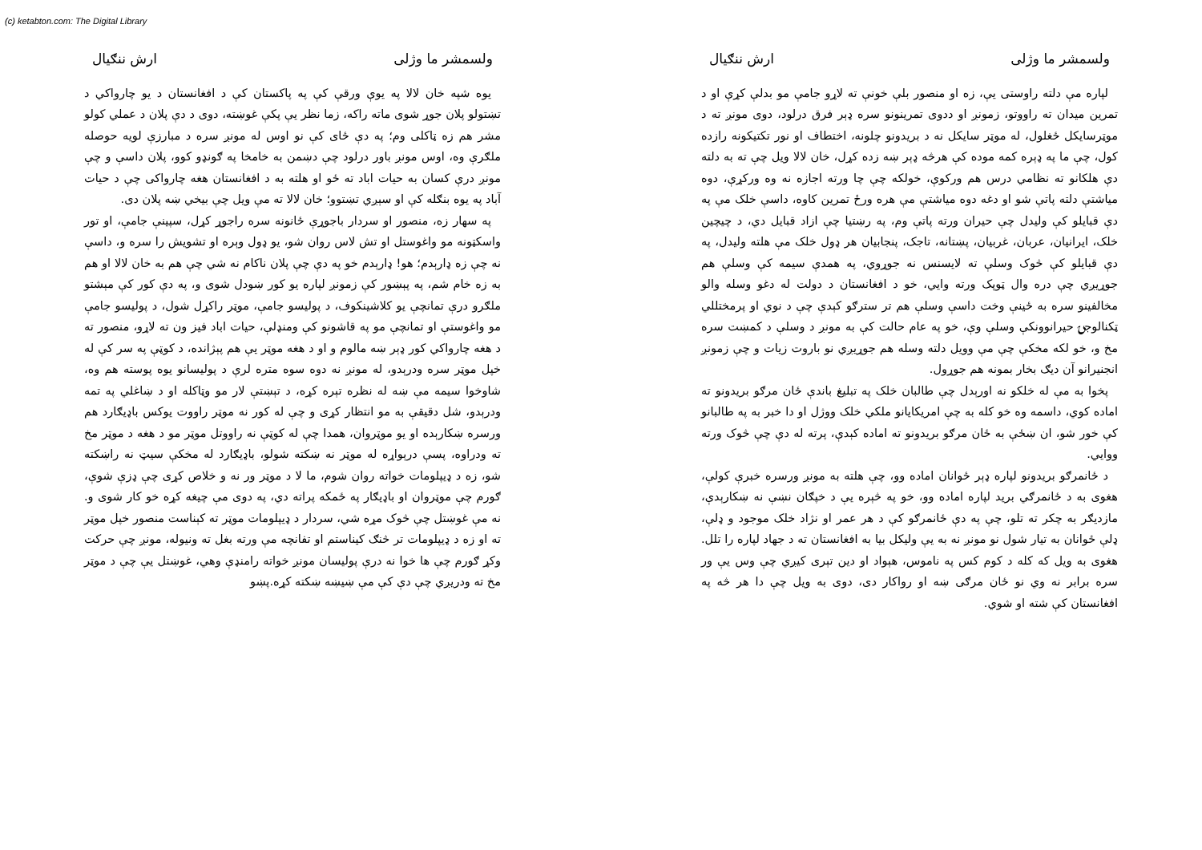(c) ketabton.com: The Digital Library
ولسمشر ما وژلی ارش ننګیال
لپاره مې دلته راوستی يې، زه او منصور بلې خونې ته لاړو جامې مو بدلې کړې او د تمرين ميدان ته راووتو، زمونږ او ددوی تمرينونو سره ډېر فرق درلود، دوی مونږ ته د موټرسايکل ځغلول، له موټر سايکل نه د بريدونو چلونه، اختطاف او نور تکتيکونه رازده کول، چې ما په ډېره کمه موده کې هرڅه ډېر ښه زده کړل، خان لالا ويل چې ته به دلته دې هلکانو ته نظامي درس هم ورکوې، خولکه چې چا ورته اجازه نه وه ورکړې، دوه مياشتې دلته پاتې شو او دغه دوه مياشتې مې هره ورځ تمرين کاوه، داسې خلک مې په دې قبايلو کې وليدل چې حيران ورته پاتې وم، په رښتيا چې ازاد قبايل دي، د چيچين خلک، ايرانيان، عربان، غربيان، پښتانه، تاجک، پنجابيان هر ډول خلک مې هلته وليدل، په دې قبايلو کې څوک وسلې ته لايسنس نه جوړوي، په همدې سيمه کې وسلې هم جوړيږي چې دره وال ټوپک ورته وايي، خو د افغانستان د دولت له دغو وسله والو مخالفينو سره به ځينې وخت داسې وسلې هم تر سترګو کېدې چې د نوي او پرمختللي ټکنالوجۍ حيرانوونکې وسلې وې، خو په عام حالت کې به مونږ د وسلې د کمښت سره مخ و، خو لکه مخکې چې مې وويل دلته وسله هم جوړيږي نو باروت زيات و چې زمونږ انجنيرانو آن ديګ بخار بمونه هم جوړول.
پخوا به مې له خلکو نه اورېدل چې طالبان خلک په تبليغ باندې ځان مرګو بريدونو ته اماده کوي، داسمه وه خو کله به چې امريکايانو ملکي خلک ووژل او دا خبر به په طالبانو کې خور شو، ان ښځې به ځان مرګو بريدونو ته اماده کېدې، پرته له دې چې څوک ورته ووايي.
د ځانمرګو بريدونو لپاره ډېر ځوانان اماده وو، چې هلته به مونږ ورسره خبرې کولې، هغوی به د ځانمرګي بريد لپاره اماده وو، خو په څېره يې د خپګان نښې نه ښکارېدې، مازديګر به چکر ته تلو، چې په دې ځانمرګو کې د هر عمر او نژاد خلک موجود و ډلې، ډلې ځوانان به تيار شول نو مونږ نه به يې وليکل بيا به افغانستان ته د جهاد لپاره را تلل. هغوی به ويل که کله د کوم کس په ناموس، هېواد او دين تېری کيږي چې وس يې ور سره برابر نه وي نو ځان مرګی ښه او رواکار دی، دوی به ويل چې دا هر څه په افغانستان کې شته او شوي.
ولسمشر ما وژلی ارش ننګیال
يوه شپه خان لالا په يوې ورقې کې په پاکستان کې د افغانستان د يو چارواکي د تښتولو پلان جوړ شوی ماته راکه، زما نظر يې پکې غوښته، دوی د دې پلان د عملي کولو مشر هم زه ټاکلی وم؛ په دې ځای کې نو اوس له مونږ سره د مبارزې لويه حوصله ملګرې وه، اوس مونږ باور درلود چې دښمن به خامخا په ګونډو کوو، پلان داسې و چې مونږ درې کسان به حيات اباد ته ځو او هلته به د افغانستان هغه چارواکی چې د حيات آباد په يوه بنګله کې او سېږي تښتوو؛ خان لالا ته مې ويل چې بيخي ښه پلان دی.
په سهار زه، منصور او سردار باجوړې ځانونه سره راجوړ کړل، سپينې جامې، او تور واسکټونه مو واغوستل او تش لاس روان شو، يو ډول وېره او تشويش را سره و، داسې نه چې زه ډارېدم؛ هو! ډارېدم خو په دې چې پلان ناکام نه شي چې هم به خان لالا او هم به زه خام شم، په پېښور کې زمونږ لپاره يو کور ښودل شوی و، په دې کور کې مېشتو ملګرو درې تمانچې يو کلاشينکوف، د پوليسو جامې، موټر راکړل شول، د پوليسو جامې مو واغوستې او تمانچې مو په قاشونو کې ومنډلې، حيات اباد فيز ون ته لاړو، منصور ته د هغه چارواکي کور ډېر ښه مالوم و او د هغه موټر يې هم پېژانده، د کوټې په سر کې له خپل موټر سره ودرېدو، له مونږ نه دوه سوه متره لرې د پوليسانو يوه پوسته هم وه، شاوخوا سيمه مې ښه له نظره تېره کړه، د تېښتې لار مو وټاکله او د ښاغلي په تمه ودرېدو، شل دقيقې به مو انتظار کړی و چې له کور نه موټر راووت يوکس باډيګارد هم ورسره ښکارېده او يو موټروان، همدا چې له کوټې نه راووتل موټر مو د هغه د موټر مخ ته ودراوه، پسې درېواړه له موټر نه ښکته شولو، باډيګارد له مخکې سيټ نه راښکته شو، زه د ډيپلومات خواته روان شوم، ما لا د موټر ور نه و خلاص کړی چې ډزې شوې، ګورم چې موټروان او باډيګار په ځمکه پراته دي، په دوی مې چيغه کړه خو کار شوی و. نه مې غوښتل چې څوک مړه شي، سردار د ډيپلومات موټر ته کېناست منصور خپل موټر ته او زه د ډيپلومات تر څنګ کيناستم او تفانچه مې ورته بغل ته ونيوله، مونږ چې حرکت وکړ ګورم چې ها خوا نه درې پوليسان مونږ خواته رامنډې وهي، غوښتل يې چې د موټر مخ ته ودريږي چې دې کې مې ښيښه ښکته کړه.پښو